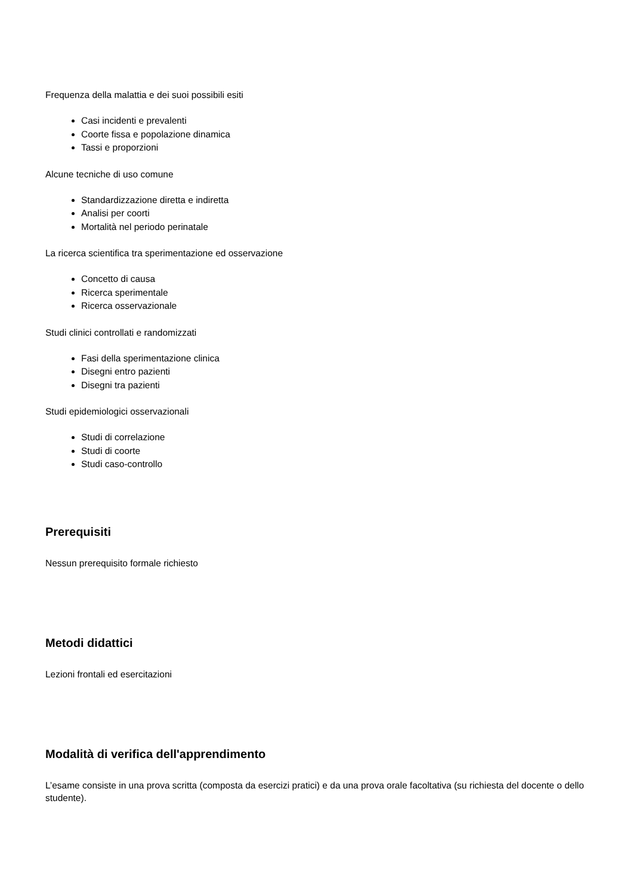Frequenza della malattia e dei suoi possibili esiti
Casi incidenti e prevalenti
Coorte fissa e popolazione dinamica
Tassi e proporzioni
Alcune tecniche di uso comune
Standardizzazione diretta e indiretta
Analisi per coorti
Mortalità nel periodo perinatale
La ricerca scientifica tra sperimentazione ed osservazione
Concetto di causa
Ricerca sperimentale
Ricerca osservazionale
Studi clinici controllati e randomizzati
Fasi della sperimentazione clinica
Disegni entro pazienti
Disegni tra pazienti
Studi epidemiologici osservazionali
Studi di correlazione
Studi di coorte
Studi caso-controllo
Prerequisiti
Nessun prerequisito formale richiesto
Metodi didattici
Lezioni frontali ed esercitazioni
Modalità di verifica dell'apprendimento
L’esame consiste in una prova scritta (composta da esercizi pratici) e da una prova orale facoltativa (su richiesta del docente o dello studente).